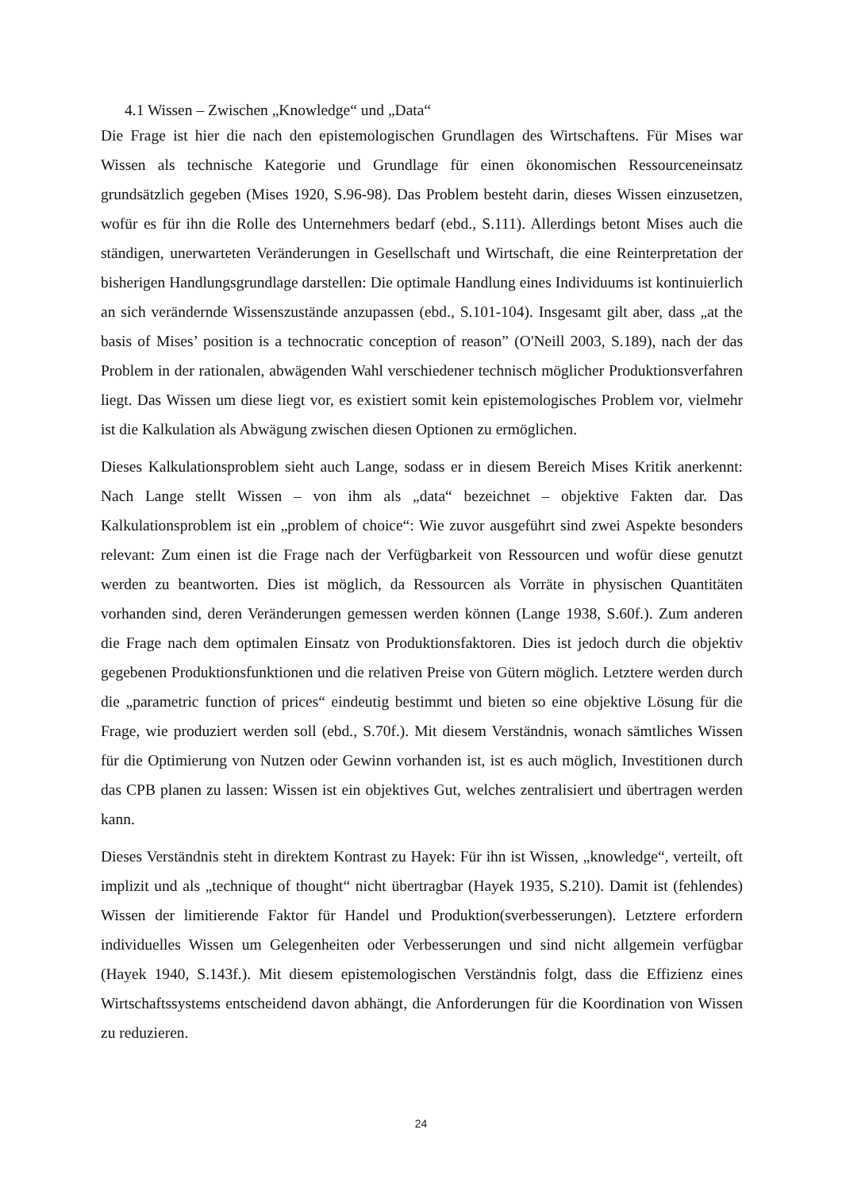4.1 Wissen – Zwischen „Knowledge“ und „Data“
Die Frage ist hier die nach den epistemologischen Grundlagen des Wirtschaftens. Für Mises war Wissen als technische Kategorie und Grundlage für einen ökonomischen Ressourceneinsatz grundsätzlich gegeben (Mises 1920, S.96-98). Das Problem besteht darin, dieses Wissen einzusetzen, wofür es für ihn die Rolle des Unternehmers bedarf (ebd., S.111). Allerdings betont Mises auch die ständigen, unerwarteten Veränderungen in Gesellschaft und Wirtschaft, die eine Reinterpretation der bisherigen Handlungsgrundlage darstellen: Die optimale Handlung eines Individuums ist kontinuierlich an sich verändernde Wissenszustände anzupassen (ebd., S.101-104). Insgesamt gilt aber, dass „at the basis of Mises’ position is a technocratic conception of reason” (O'Neill 2003, S.189), nach der das Problem in der rationalen, abwägenden Wahl verschiedener technisch möglicher Produktionsverfahren liegt. Das Wissen um diese liegt vor, es existiert somit kein epistemologisches Problem vor, vielmehr ist die Kalkulation als Abwägung zwischen diesen Optionen zu ermöglichen.
Dieses Kalkulationsproblem sieht auch Lange, sodass er in diesem Bereich Mises Kritik anerkennt: Nach Lange stellt Wissen – von ihm als „data“ bezeichnet – objektive Fakten dar. Das Kalkulationsproblem ist ein „problem of choice“: Wie zuvor ausgeführt sind zwei Aspekte besonders relevant: Zum einen ist die Frage nach der Verfügbarkeit von Ressourcen und wofür diese genutzt werden zu beantworten. Dies ist möglich, da Ressourcen als Vorräte in physischen Quantitäten vorhanden sind, deren Veränderungen gemessen werden können (Lange 1938, S.60f.). Zum anderen die Frage nach dem optimalen Einsatz von Produktionsfaktoren. Dies ist jedoch durch die objektiv gegebenen Produktionsfunktionen und die relativen Preise von Gütern möglich. Letztere werden durch die „parametric function of prices“ eindeutig bestimmt und bieten so eine objektive Lösung für die Frage, wie produziert werden soll (ebd., S.70f.). Mit diesem Verständnis, wonach sämtliches Wissen für die Optimierung von Nutzen oder Gewinn vorhanden ist, ist es auch möglich, Investitionen durch das CPB planen zu lassen: Wissen ist ein objektives Gut, welches zentralisiert und übertragen werden kann.
Dieses Verständnis steht in direktem Kontrast zu Hayek: Für ihn ist Wissen, „knowledge“, verteilt, oft implizit und als „technique of thought“ nicht übertragbar (Hayek 1935, S.210). Damit ist (fehlendes) Wissen der limitierende Faktor für Handel und Produktion(sverbesserungen). Letztere erfordern individuelles Wissen um Gelegenheiten oder Verbesserungen und sind nicht allgemein verfügbar (Hayek 1940, S.143f.). Mit diesem epistemologischen Verständnis folgt, dass die Effizienz eines Wirtschaftssystems entscheidend davon abhängt, die Anforderungen für die Koordination von Wissen zu reduzieren.
24